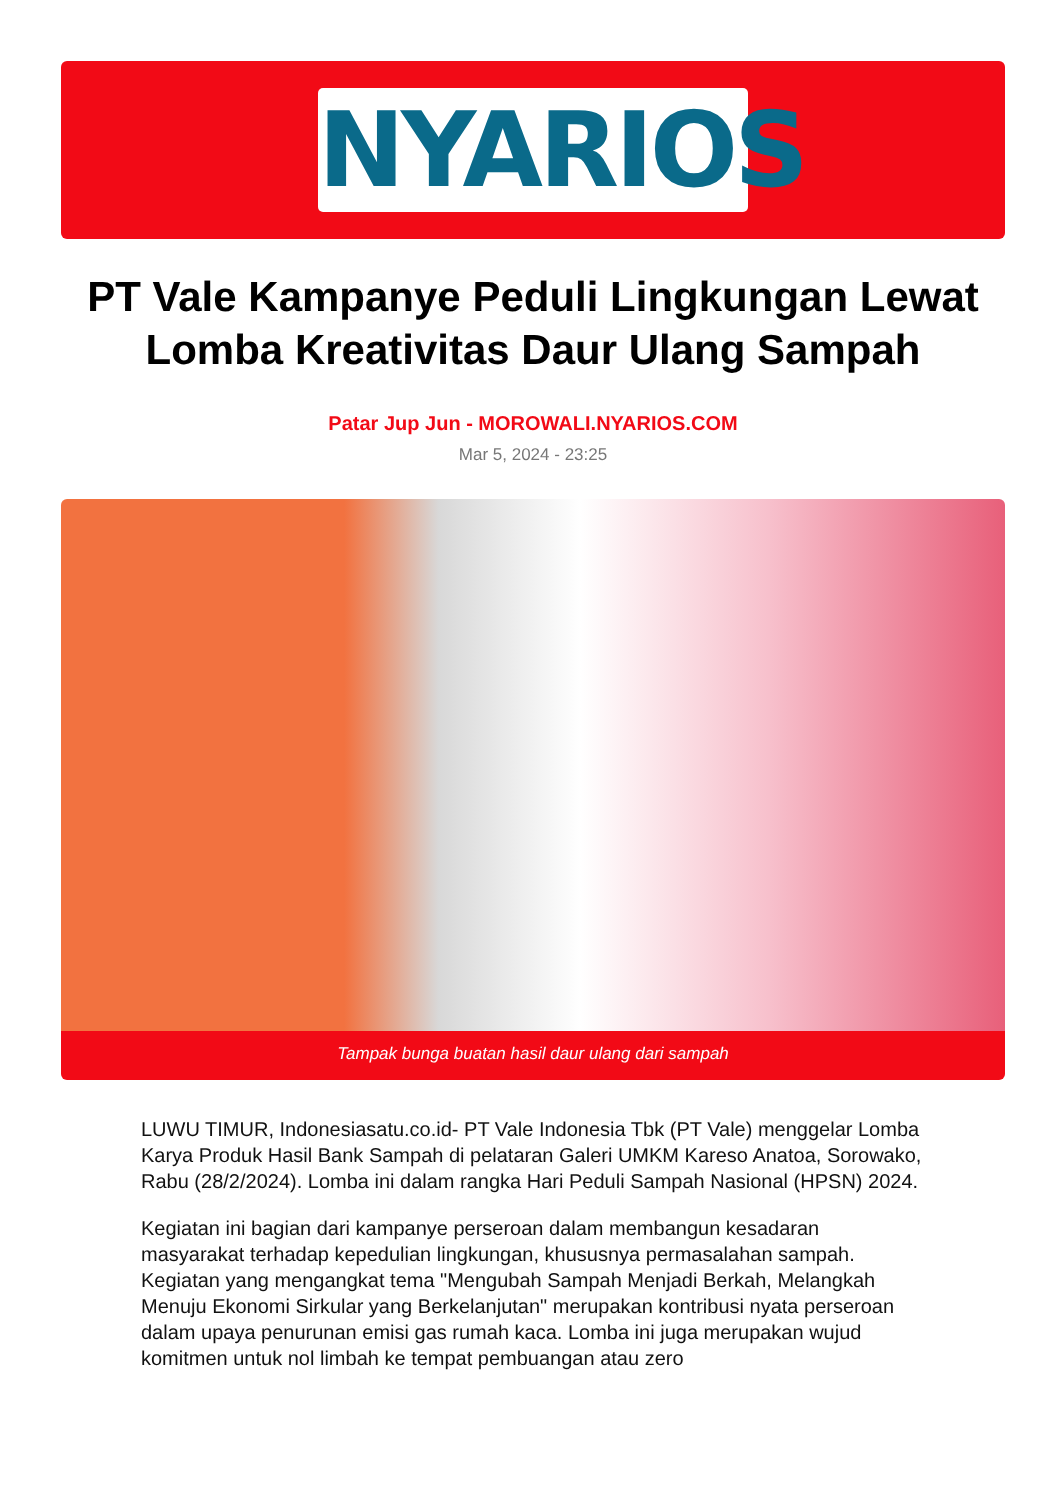NYARIOS
PT Vale Kampanye Peduli Lingkungan Lewat Lomba Kreativitas Daur Ulang Sampah
Patar Jup Jun - MOROWALI.NYARIOS.COM
Mar 5, 2024 - 23:25
Tampak bunga buatan hasil daur ulang dari sampah
LUWU TIMUR, Indonesiasatu.co.id- PT Vale Indonesia Tbk (PT Vale) menggelar Lomba Karya Produk Hasil Bank Sampah di pelataran Galeri UMKM Kareso Anatoa, Sorowako, Rabu (28/2/2024). Lomba ini dalam rangka Hari Peduli Sampah Nasional (HPSN) 2024.
Kegiatan ini bagian dari kampanye perseroan dalam membangun kesadaran masyarakat terhadap kepedulian lingkungan, khususnya permasalahan sampah. Kegiatan yang mengangkat tema "Mengubah Sampah Menjadi Berkah, Melangkah Menuju Ekonomi Sirkular yang Berkelanjutan" merupakan kontribusi nyata perseroan dalam upaya penurunan emisi gas rumah kaca. Lomba ini juga merupakan wujud komitmen untuk nol limbah ke tempat pembuangan atau zero